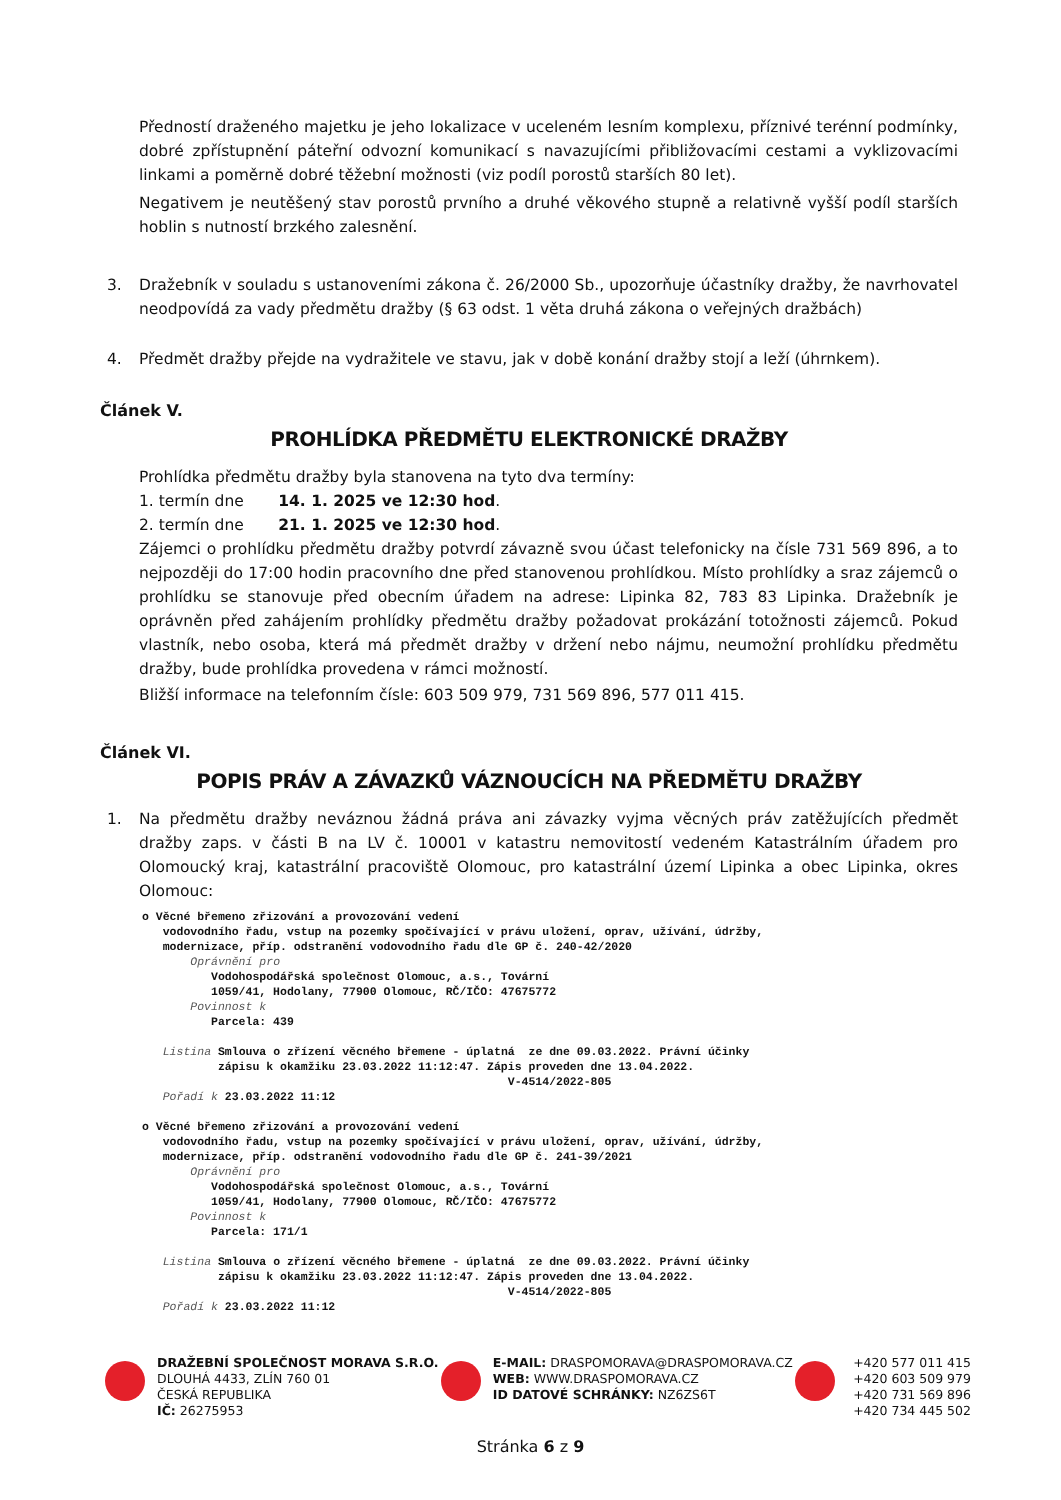Předností draženého majetku je jeho lokalizace v uceleném lesním komplexu, příznivé terénní podmínky, dobré zpřístupnění páteřní odvozní komunikací s navazujícími přibližovacími cestami a vyklizovacími linkami a poměrně dobré těžební možnosti (viz podíl porostů starších 80 let).
Negativem je neutěšený stav porostů prvního a druhé věkového stupně a relativně vyšší podíl starších hoblin s nutností brzkého zalesnění.
3. Dražebník v souladu s ustanoveními zákona č. 26/2000 Sb., upozorňuje účastníky dražby, že navrhovatel neodpovídá za vady předmětu dražby (§ 63 odst. 1 věta druhá zákona o veřejných dražbách)
4. Předmět dražby přejde na vydražitele ve stavu, jak v době konání dražby stojí a leží (úhrnkem).
Článek V.
PROHLÍDKA PŘEDMĚTU ELEKTRONICKÉ DRAŽBY
Prohlídka předmětu dražby byla stanovena na tyto dva termíny:
1. termín dne 14. 1. 2025 ve 12:30 hod.
2. termín dne 21. 1. 2025 ve 12:30 hod.
Zájemci o prohlídku předmětu dražby potvrdí závazně svou účast telefonicky na čísle 731 569 896, a to nejpozději do 17:00 hodin pracovního dne před stanovenou prohlídkou. Místo prohlídky a sraz zájemců o prohlídku se stanovuje před obecním úřadem na adrese: Lipinka 82, 783 83 Lipinka. Dražebník je oprávněn před zahájením prohlídky předmětu dražby požadovat prokázání totožnosti zájemců. Pokud vlastník, nebo osoba, která má předmět dražby v držení nebo nájmu, neumožní prohlídku předmětu dražby, bude prohlídka provedena v rámci možností.
Bližší informace na telefonním čísle: 603 509 979, 731 569 896, 577 011 415.
Článek VI.
POPIS PRÁV A ZÁVAZKŮ VÁZNOUCÍCH NA PŘEDMĚTU DRAŽBY
1. Na předmětu dražby neváznou žádná práva ani závazky vyjma věcných práv zatěžujících předmět dražby zaps. v části B na LV č. 10001 v katastru nemovitostí vedeném Katastrálním úřadem pro Olomoucký kraj, katastrální pracoviště Olomouc, pro katastrální území Lipinka a obec Lipinka, okres Olomouc:
o Věcné břemeno zřizování a provozování vedení vodovodního řadu, vstup na pozemky spočívající v právu uložení, oprav, užívání, údržby, modernizace, příp. odstranění vodovodního řadu dle GP č. 240-42/2020 Oprávnění pro Vodohospodářská společnost Olomouc, a.s., Tovární 1059/41, Hodolany, 77900 Olomouc, RČ/IČO: 47675772 Povinnost k Parcela: 439 Listina Smlouva o zřízení věcného břemene - úplatná ze dne 09.03.2022. Právní účinky zápisu k okamžiku 23.03.2022 11:12:47. Zápis proveden dne 13.04.2022. V-4514/2022-805 Pořadí k 23.03.2022 11:12 o Věcné břemeno zřizování a provozování vedení vodovodního řadu, vstup na pozemky spočívající v právu uložení, oprav, užívání, údržby, modernizace, příp. odstranění vodovodního řadu dle GP č. 241-39/2021 Oprávnění pro Vodohospodářská společnost Olomouc, a.s., Tovární 1059/41, Hodolany, 77900 Olomouc, RČ/IČO: 47675772 Povinnost k Parcela: 171/1 Listina Smlouva o zřízení věcného břemene - úplatná ze dne 09.03.2022. Právní účinky zápisu k okamžiku 23.03.2022 11:12:47. Zápis proveden dne 13.04.2022. V-4514/2022-805 Pořadí k 23.03.2022 11:12
DRAŽEBNÍ SPOLEČNOST MORAVA S.R.O.
DLOUHÁ 4433, ZLÍN 760 01
ČESKÁ REPUBLIKA
IČ: 26275953
E-MAIL: DRASPOMORAVA@DRASPOMORAVA.CZ
WEB: WWW.DRASPOMORAVA.CZ
ID DATOVÉ SCHRÁNKY: NZ6ZS6T
+420 577 011 415
+420 603 509 979
+420 731 569 896
+420 734 445 502
Stránka 6 z 9